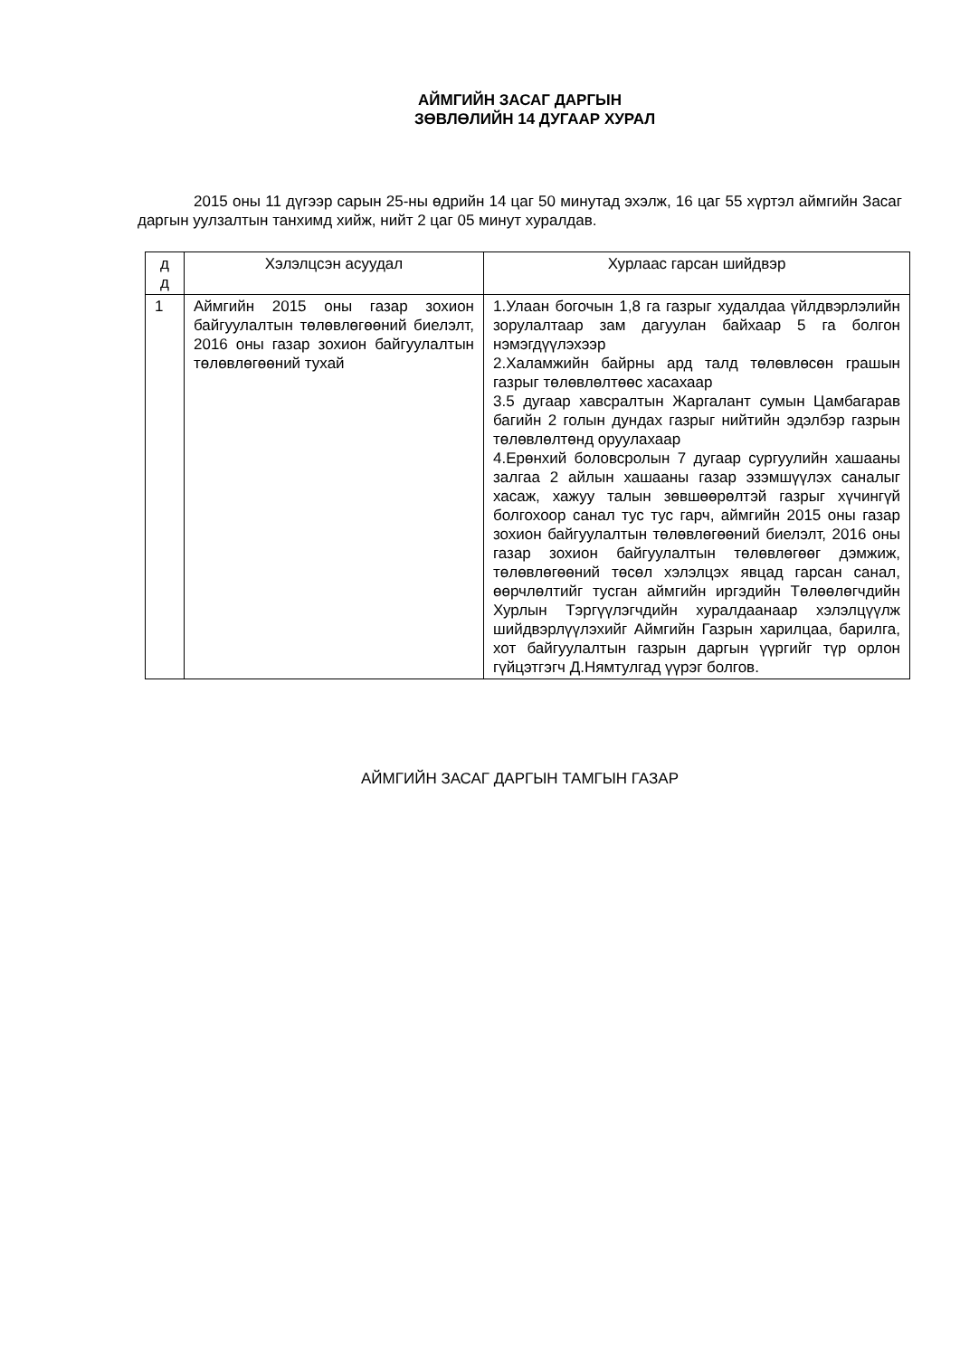АЙМГИЙН ЗАСАГ ДАРГЫН
ЗӨВЛӨЛИЙН 14 ДУГААР ХУРАЛ
2015 оны 11 дүгээр сарын 25-ны өдрийн 14 цаг 50 минутад эхэлж, 16 цаг 55 хүртэл аймгийн Засаг даргын уулзалтын танхимд хийж, нийт 2 цаг 05 минут хуралдав.
| д д | Хэлэлцсэн асуудал | Хурлаас гарсан шийдвэр |
| --- | --- | --- |
| 1 | Аймгийн 2015 оны газар зохион байгуулалтын төлөвлөгөөний биелэлт, 2016 оны газар зохион байгуулалтын төлөвлөгөөний тухай | 1.Улаан богочын 1,8 га газрыг худалдаа үйлдвэрлэлийн зорулалтаар зам дагуулан байхаар 5 га болгон нэмэгдүүлэхээр 2.Халамжийн байрны ард талд төлөвлөсөн грашын газрыг төлөвлөлтөөс хасахаар 3.5 дугаар хавсралтын Жаргалант сумын Цамбагарав багийн 2 голын дундах газрыг нийтийн эдэлбэр газрын төлөвлөлтөнд оруулахаар 4.Ерөнхий боловсролын 7 дугаар сургуулийн хашааны залгаа 2 айлын хашааны газар эзэмшүүлэх саналыг хасаж, хажуу талын зөвшөөрөлтэй газрыг хүчингүй болгохоор санал тус тус гарч, аймгийн 2015 оны газар зохион байгуулалтын төлөвлөгөөний биелэлт, 2016 оны газар зохион байгуулалтын төлөвлөгөөг дэмжиж, төлөвлөгөөний төсөл хэлэлцэх явцад гарсан санал, өөрчлөлтийг тусган аймгийн иргэдийн Төлөөлөгчдийн Хурлын Тэргүүлэгчдийн хуралдаанаар хэлэлцүүлж шийдвэрлүүлэхийг Аймгийн Газрын харилцаа, барилга, хот байгуулалтын газрын даргын үүргийг түр орлон гүйцэтгэгч Д.Нямтулгад үүрэг болгов. |
АЙМГИЙН ЗАСАГ ДАРГЫН ТАМГЫН ГАЗАР